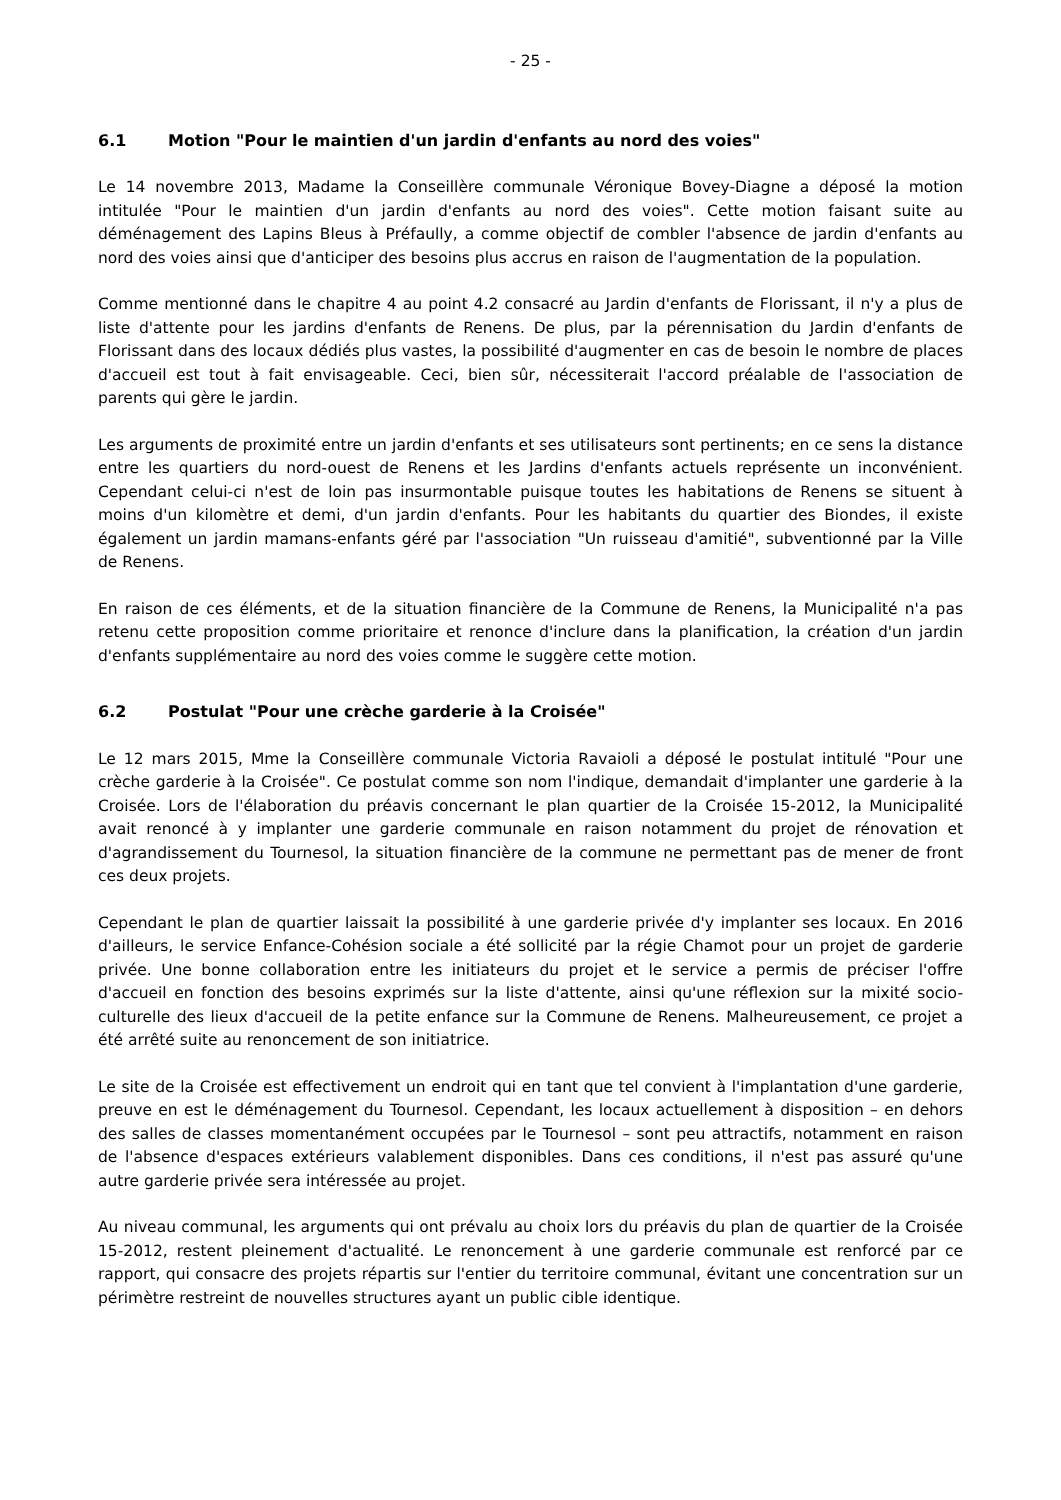- 25 -
6.1 Motion "Pour le maintien d'un jardin d'enfants au nord des voies"
Le 14 novembre 2013, Madame la Conseillère communale Véronique Bovey-Diagne a déposé la motion intitulée "Pour le maintien d'un jardin d'enfants au nord des voies". Cette motion faisant suite au déménagement des Lapins Bleus à Préfaully, a comme objectif de combler l'absence de jardin d'enfants au nord des voies ainsi que d'anticiper des besoins plus accrus en raison de l'augmentation de la population.
Comme mentionné dans le chapitre 4 au point 4.2 consacré au Jardin d'enfants de Florissant, il n'y a plus de liste d'attente pour les jardins d'enfants de Renens. De plus, par la pérennisation du Jardin d'enfants de Florissant dans des locaux dédiés plus vastes, la possibilité d'augmenter en cas de besoin le nombre de places d'accueil est tout à fait envisageable. Ceci, bien sûr, nécessiterait l'accord préalable de l'association de parents qui gère le jardin.
Les arguments de proximité entre un jardin d'enfants et ses utilisateurs sont pertinents; en ce sens la distance entre les quartiers du nord-ouest de Renens et les Jardins d'enfants actuels représente un inconvénient. Cependant celui-ci n'est de loin pas insurmontable puisque toutes les habitations de Renens se situent à moins d'un kilomètre et demi, d'un jardin d'enfants. Pour les habitants du quartier des Biondes, il existe également un jardin mamans-enfants géré par l'association "Un ruisseau d'amitié", subventionné par la Ville de Renens.
En raison de ces éléments, et de la situation financière de la Commune de Renens, la Municipalité n'a pas retenu cette proposition comme prioritaire et renonce d'inclure dans la planification, la création d'un jardin d'enfants supplémentaire au nord des voies comme le suggère cette motion.
6.2 Postulat "Pour une crèche garderie à la Croisée"
Le 12 mars 2015, Mme la Conseillère communale Victoria Ravaioli a déposé le postulat intitulé "Pour une crèche garderie à la Croisée". Ce postulat comme son nom l'indique, demandait d'implanter une garderie à la Croisée. Lors de l'élaboration du préavis concernant le plan quartier de la Croisée 15-2012, la Municipalité avait renoncé à y implanter une garderie communale en raison notamment du projet de rénovation et d'agrandissement du Tournesol, la situation financière de la commune ne permettant pas de mener de front ces deux projets.
Cependant le plan de quartier laissait la possibilité à une garderie privée d'y implanter ses locaux. En 2016 d'ailleurs, le service Enfance-Cohésion sociale a été sollicité par la régie Chamot pour un projet de garderie privée. Une bonne collaboration entre les initiateurs du projet et le service a permis de préciser l'offre d'accueil en fonction des besoins exprimés sur la liste d'attente, ainsi qu'une réflexion sur la mixité socio-culturelle des lieux d'accueil de la petite enfance sur la Commune de Renens. Malheureusement, ce projet a été arrêté suite au renoncement de son initiatrice.
Le site de la Croisée est effectivement un endroit qui en tant que tel convient à l'implantation d'une garderie, preuve en est le déménagement du Tournesol. Cependant, les locaux actuellement à disposition – en dehors des salles de classes momentanément occupées par le Tournesol – sont peu attractifs, notamment en raison de l'absence d'espaces extérieurs valablement disponibles. Dans ces conditions, il n'est pas assuré qu'une autre garderie privée sera intéressée au projet.
Au niveau communal, les arguments qui ont prévalu au choix lors du préavis du plan de quartier de la Croisée 15-2012, restent pleinement d'actualité. Le renoncement à une garderie communale est renforcé par ce rapport, qui consacre des projets répartis sur l'entier du territoire communal, évitant une concentration sur un périmètre restreint de nouvelles structures ayant un public cible identique.